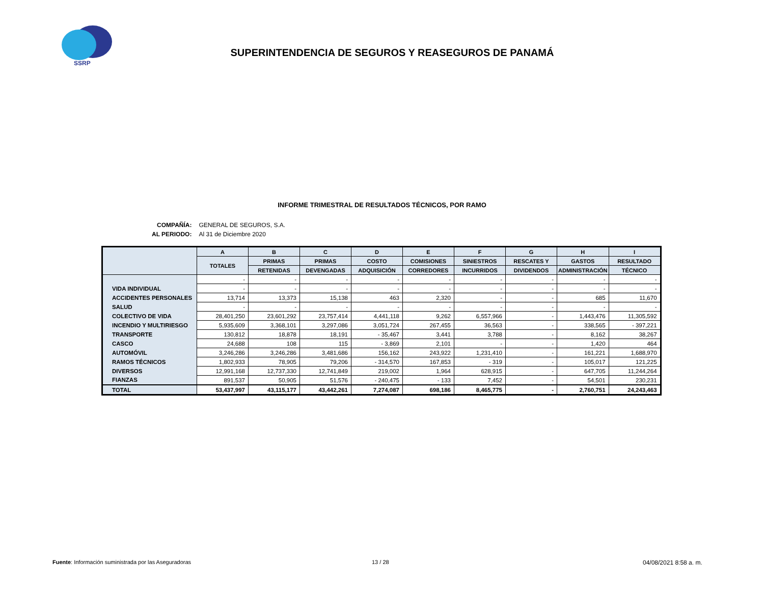SSRP
SUPERINTENDENCIA DE SEGUROS Y REASEGUROS DE PANAMÁ
INFORME TRIMESTRAL DE RESULTADOS TÉCNICOS, POR RAMO
| COMPAÑÍA: | GENERAL DE SEGUROS, S.A. |
| AL PERIODO: | Al 31 de Diciembre 2020 |
| | A | B | C | D | E | F | G | H | I |
| --- | --- | --- | --- | --- | --- | --- | --- | --- | --- |
| | TOTALES | PRIMAS | PRIMAS | COSTO | COMISIONES | SINIESTROS | RESCATES Y | GASTOS | RESULTADO |
| | | RETENIDAS | DEVENGADAS | ADQUISICIÓN | CORREDORES | INCURRIDOS | DIVIDENDOS | ADMINISTRACIÓN | TÉCNICO |
| | - | - | - | - | - | - | - | - | - |
| VIDA INDIVIDUAL | - | - | - | - | - | - | - | - | - |
| ACCIDENTES PERSONALES | 13,714 | 13,373 | 15,138 | 463 | 2,320 | - | - | 685 | 11,670 |
| SALUD | - | - | - | - | - | - | - | - | - |
| COLECTIVO DE VIDA | 28,401,250 | 23,601,292 | 23,757,414 | 4,441,118 | 9,262 | 6,557,966 | - | 1,443,476 | 11,305,592 |
| INCENDIO Y MULTIRIESGO | 5,935,609 | 3,368,101 | 3,297,086 | 3,051,724 | 267,455 | 36,563 | - | 338,565 | - 397,221 |
| TRANSPORTE | 130,812 | 18,878 | 18,191 | - 35,467 | 3,441 | 3,788 | - | 8,162 | 38,267 |
| CASCO | 24,688 | 108 | 115 | - 3,869 | 2,101 | - | - | 1,420 | 464 |
| AUTOMÓVIL | 3,246,286 | 3,246,286 | 3,481,686 | 156,162 | 243,922 | 1,231,410 | - | 161,221 | 1,688,970 |
| RAMOS TÉCNICOS | 1,802,933 | 78,905 | 79,206 | - 314,570 | 167,853 | - 319 | - | 105,017 | 121,225 |
| DIVERSOS | 12,991,168 | 12,737,330 | 12,741,849 | 219,002 | 1,964 | 628,915 | - | 647,705 | 11,244,264 |
| FIANZAS | 891,537 | 50,905 | 51,576 | - 240,475 | - 133 | 7,452 | - | 54,501 | 230,231 |
| TOTAL | 53,437,997 | 43,115,177 | 43,442,261 | 7,274,087 | 698,186 | 8,465,775 | - | 2,760,751 | 24,243,463 |
Fuente: Información suministrada por las Aseguradoras
13 / 28 04/08/2021 8:58 a. m.